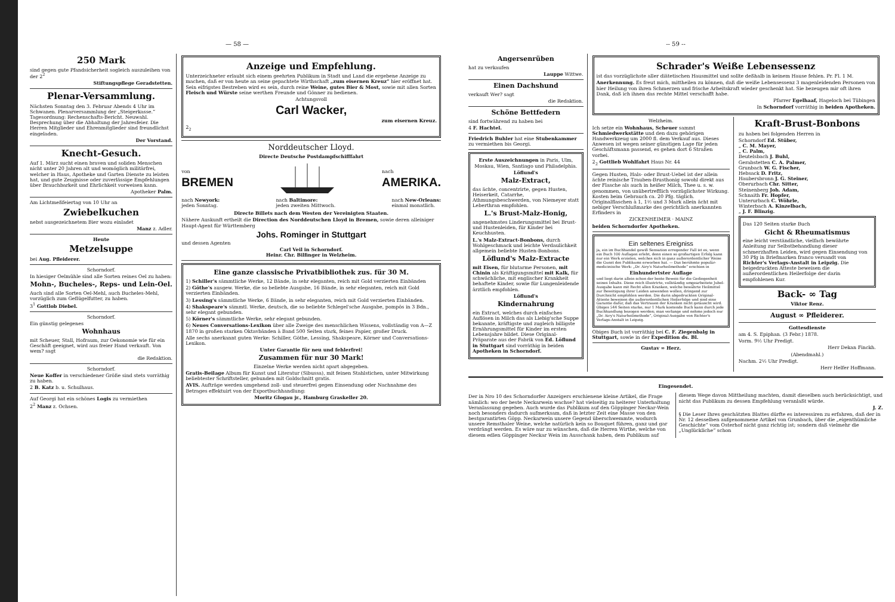— 58 —
250 Mark
sind gegen gute Pfandsicherheit sogleich auszuleihen von der 2<sup>2</sup>
Stiftungspflege Geradstetten.
Plenar-Versammlung.
Nächsten Sonntag den 3. Februar Abends 4 Uhr im Schwanen. Plenarversammlung der „Steigerkasse.“ Tagesordnung: Rechenschafts-Bericht. Neuwahl. Besprechung über die Abhaltung der Jahresfeier. Die Herren Mitglieder und Ehrenmitglieder sind freundlichst eingeladen.
Der Vorstand.
Knecht-Gesuch.
Auf 1. März sucht einen braven und soliden Menschen nicht unter 20 Jahren alt und womöglich militärfrei, welcher in Haus, Apotheke und Garten Dienste zu leisten hat, und gute Zeugnisse oder zuverlässige Empfehlungen über Brauchbarkeit und Ehrlichkeit vorweisen kann.
Apotheker Palm.
Am Lichtmeßfeiertag von 10 Uhr an
Zwiebelkuchen
nebst ausgezeichnetem Bier wozu einladet
Manz z. Adler.
Heute
Metzelsuppe
bei Aug. Pfleiderer.
Schorndorf.
In hiesiger Oelmühle sind alle Sorten reines Oel zu haben:
Mohn-, Bucheles-, Reps- und Lein-Oel.
Auch sind alle Sorten Oel-Mehl, auch Bucheles-Mehl, vorzüglich zum Geflügelfutter, zu haben.
3<sup>1</sup> Gottlob Diebel.
Schorndorf.
Ein günstig gelegenes
Wohnhaus
mit Scheuer, Stall, Hofraum, zur Oekonomie wie für ein Geschäft geeignet, wird aus freier Hand verkauft. Von wem? sagt
die Redaktion.
Schorndorf.
Neue Koffer in verschiedener Größe sind stets vorräthig zu haben.
2 B. Katz b. u. Schulhaus.
Auf Georgi hat ein schönes Logis zu vermiethen
2<sup>2</sup> Manz z. Ochsen.
Anzeige und Empfehlung.
Unterzeichneter erlaubt sich einem geehrten Publikum in Stadt und Land die ergebene Anzeige zu machen, daß er von heute an seine gepachtete Wirthschaft „zum eisernen Kreuz“ hier eröffnet hat. Sein eifrigstes Bestreben wird es sein, durch reine Weine, gutes Bier & Most, sowie mit allen Sorten Fleisch und Würste seine werthen Freunde und Gönner zu bedienen.
Achtungsvoll
Carl Wacker,
zum eisernen Kreuz.
2<sub>2</sub>
Norddeutscher Lloyd.
Directe Deutsche Postdampfschifffahrt
von
BREMEN
nach
AMERIKA.
nach Newyork:
jeden Sonntag.
nach Baltimore:
jeden zweiten Mittwoch.
nach New-Orleans:
einmal monatlich.
Directe Billets nach dem Westen der Vereinigten Staaten.
Nähere Auskunft ertheilt die Direction des Norddeutschen Lloyd in Bremen, sowie deren alleiniger Haupt-Agent für Württemberg
Johs. Rominger in Stuttgart
und dessen Agenten
Carl Veil in Schorndorf.
Heinr. Chr. Bilfinger in Welzheim.
Eine ganze classische Privatbibliothek zus. für 30 M.
1) Schiller's sämmtliche Werke, 12 Bände, in sehr eleganten, reich mit Gold verzierten Einbänden
2) Göthe's ausgew. Werke, die so beliebte Ausgabe, 16 Bände, in sehr eleganten, reich mit Gold verzierten Einbänden.
3) Lessing's sämmtliche Werke, 6 Bände, in sehr eleganten, reich mit Gold verzierten Einbänden.
4) Shakspeare's sämmtl. Werke, deutsch, die so beliebte Schlegel'sche Ausgabe, pompös in 3 Bdn., sehr elegant gebunden.
5) Körner's sämmtliche Werke, sehr elegant gebunden.
6) Neues Conversations-Lexikon über alle Zweige des menschlichen Wissens, vollständig von A—Z 1870 in großen starken Oktavbänden à Band 500 Seiten stark, feines Papier, großer Druck.
Alle sechs anerkannt guten Werke: Schiller, Göthe, Lessing, Shakspeare, Körner und Conversations-Lexikon.
Unter Garantie für neu und fehlerfrei!
Zusammen für nur 30 Mark!
Einzelne Werke werden nicht apart abgegeben.
Gratis-Beilage Album für Kunst und Literatur (Sibussa), mit feinen Stahlstichen, unter Mitwirkung beliebtester Schriftsteller, gebunden mit Goldschnitt gratis.
AVIS. Aufträge werden umgehend zoll- und steuerfrei gegen Einsendung oder Nachnahme des Betrages effektuirt von der Exportbuchhandlung:
Moritz Glogau jr., Hamburg Graskeller 20.
-- 59 --
Angersenrüben
hat zu verkaufen
Lauppe Wittwe.
Einen Dachshund
verkauft Wer? sagt
die Redaktion.
Schöne Bettfedern
sind fortwährend zu haben bei
4 F. Hachtel.
Friedrich Buhler hat eine Stubenkammer zu vermiethen bis Georgi.
Erste Auszeichnungen in Paris, Ulm, Moskau, Wien, Santiago und Philadelphia.
Löflund's
Malz-Extract,
das ächte, concentrirte, gegen Husten, Heiserkeit, Catarrhe, Athmungsbeschwerden, von Niemeyer statt Leberthran empfohlen.
L.'s Brust-Malz-Honig,
angenehmstes Linderungsmittel bei Brust- und Hustenleiden, für Kinder bei Keuchhusten.
L.'s Malz-Extract-Bonbons, durch Wohlgeschmack und leichte Verdaulichkeit allgemein beliebte Husten-Bonbons.
Löflund's Malz-Extracte
mit Eisen, für blutarme Personen, mit Chinin als Kräftigungsmittel mit Kalk, für schwächliche, mit englischer Krankheit behaftete Kinder, sowie für Lungenleidende ärztlich empfohlen.
Löflund's
Kindernahrung
ein Extract, welches durch einfaches Auflösen in Milch das als Liebig'sche Suppe bekannte, kräftigste und zugleich billigste Ernährungsmittel für Kinder im ersten Lebensjahre bildet. Diese Original-Präparate aus der Fabrik von Ed. Löflund in Stuttgart sind vorräthig in beiden Apotheken in Schorndorf.
Schrader's Weiße Lebensessenz
ist das vorzüglichste aller diätetischen Hausmittel und sollte deßhalb in keinem Hause fehlen. Pr. Fl. 1 M.
Anerkennung. Es freut mich, mittheilen zu können, daß die weiße Lebensessenz 3 magenleidenden Personen von hier Heilung von ihren Schmerzen und frische Arbeitskraft wieder geschenkt hat. Sie bezeugen mir oft ihren Dank, daß ich ihnen das rechte Mittel verschafft habe.
Pfarrer Egelhaaf, Hageloch bei Tübingen
In Schorndorf vorräthig in beiden Apotheken.
Welzheim.
Ich setze ein Wohnhaus, Scheuer sammt Schmiedwerkstätte und den dazu gehörigen Handwerkzeug um 2000 fl. dem Verkauf aus. Dieses Anwesen ist wegen seiner günstigen Lage für jeden Geschäftsmann passend, es gehen dort 6 Straßen vorbei.
2<sub>2</sub> Gottlieb Wohlfahrt Haus Nr. 44
Gegen Husten, Hals- oder Brust-Uebel ist der allein ächte reinische Trauben-Brusthonig sowohl direkt aus der Flasche als auch in heißer Milch, Thee u. s. w. genommen, von unübertrefflich vorzüglichster Wirkung. Kosten beim Gebrauch ca. 20 Pfg. täglich. Originalflaschen à 1, 1½ und 3 Mark allein ächt mit nebiger Verschlußmarke des gerichtlich anerkannten Erfinders in
ZICKENHEIMER · MAINZ
beiden Schorndorfer Apotheken.
Ein seltenes Ereigniss
ja, ein im Buchhandel gewiß Sensation erregender Fall ist es, wenn ein Buch 100 Auflagen erlebt, denn einen so großartigen Erfolg kann nur ein Werk erzielen, welches sich in ganz außerordentlicher Weise die Gunst des Publikums erworben hat. — Das berühmte populär-medicinische Werk: „Dr. Airy's Naturheilmethode“ erschien in
Einhundertster Auflage
und liegt darin allein schon der beste Beweis für die Gediegenheit seines Inhalts. Diese reich illustrirte, vollständig umgearbeitete Jubel-Ausgabe kann mit Recht allen Kranken, welche bewährte Heilmittel zur Beseitigung ihrer Leiden anwenden wollen, dringend zur Durchsicht empfohlen werden. Die darin abgedruckten Original-Atteste beweisen die außerordentlichen Heilerfolge und sind eine Garantie dafür, daß das Vertrauen der Kranken nicht getäuscht wird. Obiges 544 Seiten starke, nur 1 Mark kostende Buch kann durch jede Buchhandlung bezogen werden; man verlange und nehme jedoch nur „Dr. Airy's Naturheilmethode“, Original-Ausgabe von Richter's Verlags-Anstalt in Leipzig.
Obiges Buch ist vorräthig bei C. F. Ziegenbalg in Stuttgart, sowie in der Expedition ds. Bl.
Gustav ∞ Herz.
Kraft-Brust-Bonbons
zu haben bei folgenden Herren in
Schorndorf Ed. Stüber,
„ C. M. Mayer,
„ C. Palm,
Beutelsbach J. Buhl,
Gerabstetten C. A. Palmer,
Grunbach W. G. Fischer,
Hebsack D. Fritz,
Haubersbronn J. G. Steiner,
Oberurbach Chr. Sitter,
Steinenberg Joh. Adam,
Schnaith Fr. Hopfer,
Unterurbach C. Wöhrle,
Winterbach A. Kinzelbach,
„ J. F. Blinzig.
Das 120 Seiten starke Buch
Gicht & Rheumatismus
eine leicht verständliche, vielfach bewährte Anleitung zur Selbstbehandlung dieser schmerzhaften Leiden, wird gegen Einsendung von 30 Pfg in Briefmarken franco versandt von Richter's Verlags-Anstalt in Leipzig. Die beigedruckten Atteste beweisen die außerordentlichen Heilerfolge der darin empfohlenen Kur.
Back- ∞ Tag
Viktor Renz.
August ∞ Pfleiderer.
Gottesdienste
am 4. S. Epiphan. (3 Febr.) 1878.
Vorm. 9½ Uhr Predigt.
Herr Dekan Finckh.
(Abendmahl.)
Nachm. 2½ Uhr Predigt.
Herr Helfer Hoffmann.
Eingesendet.
Der in Nro 10 des Schorndorfer Anzeigers erschienene kleine Artikel, die Frage nämlich: wo der beste Neckarwein wachse? hat vielseitig zu heiterer Unterhaltung Veranlassung gegeben. Auch wurde das Publikum auf den Göppinger Neckar-Wein noch besonders dadurch aufmerksam, daß in letzter Zeit eine Masse von den bestgarantirten Göpp. Neckarwein unsere Gegend überschwemmte, wodurch unsere Remsthaler Weine, welche natürlich kein so Bouquet führen, ganz und gar verdrängt werden. Es wäre nur zu wünschen, daß die Herren Wirthe, welche von diesem edlen Göppinger Neckar Wein im Ausschank haben, dem Publikum auf diesem Wege davon Mittheilung machten, damit dieselben auch berücksichtigt, und nicht das Publikum zu dessen Empfehlung veranlaßt würde.
J. Z.
§ Die Leser Ihres geschätzten Blattes dürfte es interessiren zu erfahren, daß der in Nr. 12 desselben aufgenommene Artikel von Grunbach, über die „eigenthümliche Geschichte“ vom Osterhof nicht ganz richtig ist; sondern daß vielmehr die „Unglückliche“ schon